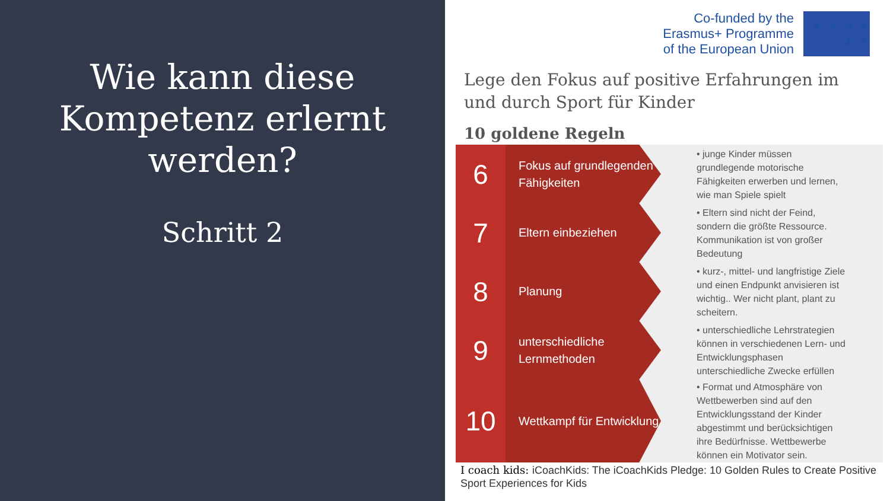Wie kann diese Kompetenz erlernt werden?
Schritt 2
Co-funded by the
Erasmus+ Programme
of the European Union
★ ★ ★ ★ ★ ★
Lege den Fokus auf positive Erfahrungen im und durch Sport für Kinder
10 goldene Regeln
6
Fokus auf grundlegenden Fähigkeiten
• junge Kinder müssen grundlegende motorische Fähigkeiten erwerben und lernen, wie man Spiele spielt
7
Eltern einbeziehen
• Eltern sind nicht der Feind, sondern die größte Ressource. Kommunikation ist von großer Bedeutung
8
Planung
• kurz-, mittel- und langfristige Ziele und einen Endpunkt anvisieren ist wichtig.. Wer nicht plant, plant zu scheitern.
9
unterschiedliche Lernmethoden
• unterschiedliche Lehrstrategien können in verschiedenen Lern- und Entwicklungsphasen unterschiedliche Zwecke erfüllen
10
Wettkampf für Entwicklung
• Format und Atmosphäre von Wettbewerben sind auf den Entwicklungsstand der Kinder abgestimmt und berücksichtigen ihre Bedürfnisse. Wettbewerbe können ein Motivator sein.
I coach kids: iCoachKids: The iCoachKids Pledge: 10 Golden Rules to Create Positive Sport Experiences for Kids